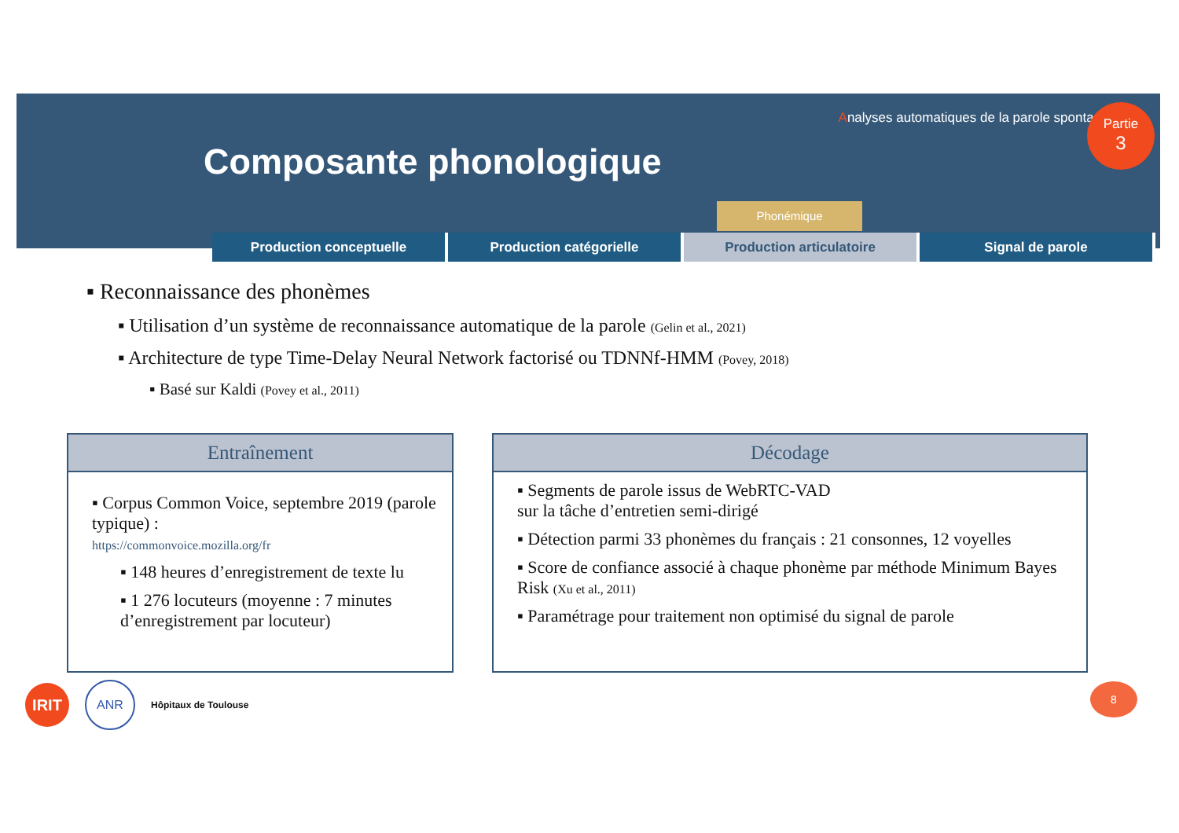Analyses automatiques de la parole spontanée
Partie
3
Composante phonologique
Phonémique
Production conceptuelle Production catégorielle Production articulatoire Signal de parole
▪ Reconnaissance des phonèmes
▪ Utilisation d’un système de reconnaissance automatique de la parole (Gelin et al., 2021)
▪ Architecture de type Time-Delay Neural Network factorisé ou TDNNf-HMM (Povey, 2018)
▪ Basé sur Kaldi (Povey et al., 2011)
Entraînement
▪ Corpus Common Voice, septembre 2019 (parole typique) :
https://commonvoice.mozilla.org/fr
▪ 148 heures d’enregistrement de texte lu
▪ 1 276 locuteurs (moyenne : 7 minutes d’enregistrement par locuteur)
Décodage
▪ Segments de parole issus de WebRTC-VAD
sur la tâche d’entretien semi-dirigé
▪ Détection parmi 33 phonèmes du français : 21 consonnes, 12 voyelles
▪ Score de confiance associé à chaque phonème par méthode Minimum Bayes Risk (Xu et al., 2011)
▪ Paramétrage pour traitement non optimisé du signal de parole
IRIT
ANR
Hôpitaux de Toulouse
8